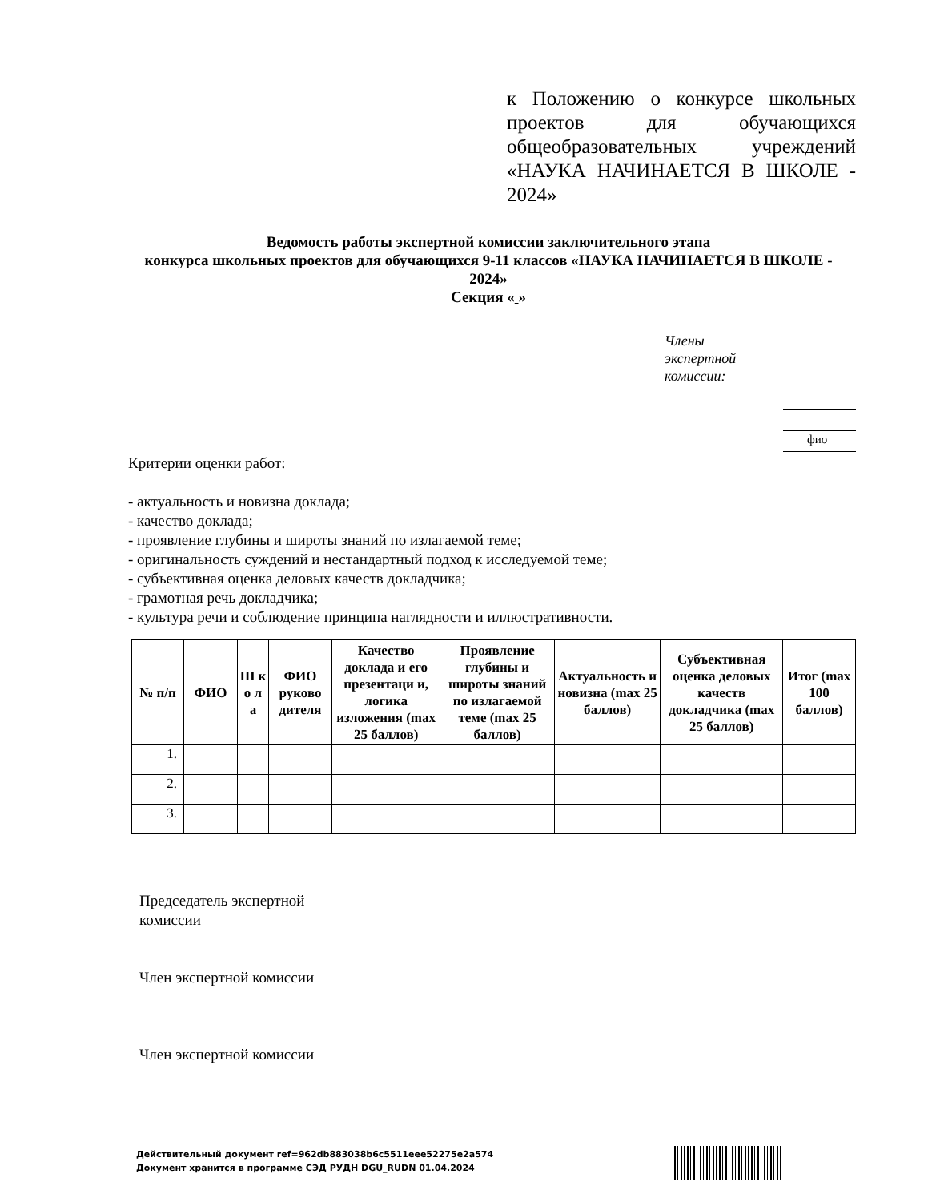к Положению о конкурсе школьных проектов для обучающихся общеобразовательных учреждений «НАУКА НАЧИНАЕТСЯ В ШКОЛЕ - 2024»
Ведомость работы экспертной комиссии заключительного этапа
конкурса школьных проектов для обучающихся 9-11 классов «НАУКА НАЧИНАЕТСЯ В ШКОЛЕ - 2024»
Секция « »
Члены экспертной комиссии:
фио
Критерии оценки работ:
- актуальность и новизна доклада;
- качество доклада;
- проявление глубины и широты знаний по излагаемой теме;
- оригинальность суждений и нестандартный подход к исследуемой теме;
- субъективная оценка деловых качеств докладчика;
- грамотная речь докладчика;
- культура речи и соблюдение принципа наглядности и иллюстративности.
| № п/п | ФИО | Ш к о л а | ФИО руково дителя | Качество доклада и его презентаци и, логика изложения (max 25 баллов) | Проявление глубины и широты знаний по излагаемой теме (max 25 баллов) | Актуальность и новизна (max 25 баллов) | Субъективная оценка деловых качеств докладчика (max 25 баллов) | Итог (max 100 баллов) |
| --- | --- | --- | --- | --- | --- | --- | --- | --- |
| 1. | | | | | | | | |
| 2. | | | | | | | | |
| 3. | | | | | | | | |
Председатель экспертной
комиссии
Член экспертной комиссии
Член экспертной комиссии
Действительный документ ref=962db883038b6c5511eee52275e2a574
Документ хранится в программе СЭД РУДН DGU_RUDN 01.04.2024